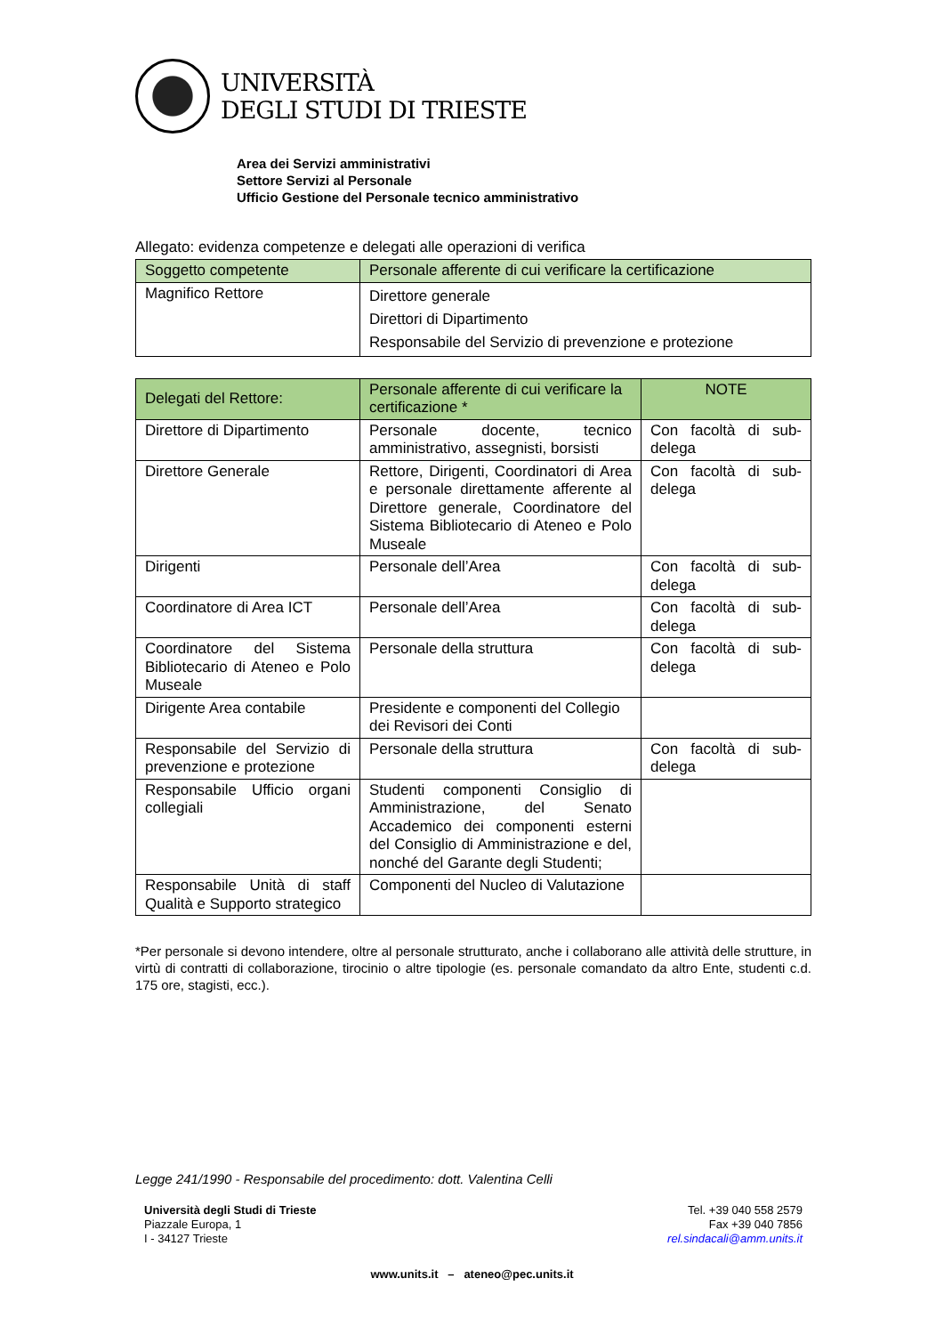UNIVERSITÀ
DEGLI STUDI DI TRIESTE
Area dei Servizi amministrativi
Settore Servizi al Personale
Ufficio Gestione del Personale tecnico amministrativo
Allegato: evidenza competenze e delegati alle operazioni di verifica
| Soggetto competente | Personale afferente di cui verificare la certificazione |
| --- | --- |
| Magnifico Rettore | Direttore generale Direttori di Dipartimento Responsabile del Servizio di prevenzione e protezione |
| Delegati del Rettore: | Personale afferente di cui verificare la certificazione * | NOTE |
| --- | --- | --- |
| Direttore di Dipartimento | Personale docente, tecnico amministrativo, assegnisti, borsisti | Con facoltà di sub-delega |
| Direttore Generale | Rettore, Dirigenti, Coordinatori di Area e personale direttamente afferente al Direttore generale, Coordinatore del Sistema Bibliotecario di Ateneo e Polo Museale | Con facoltà di sub-delega |
| Dirigenti | Personale dell’Area | Con facoltà di sub-delega |
| Coordinatore di Area ICT | Personale dell’Area | Con facoltà di sub-delega |
| Coordinatore del Sistema Bibliotecario di Ateneo e Polo Museale | Personale della struttura | Con facoltà di sub-delega |
| Dirigente Area contabile | Presidente e componenti del Collegio dei Revisori dei Conti | |
| Responsabile del Servizio di prevenzione e protezione | Personale della struttura | Con facoltà di sub-delega |
| Responsabile Ufficio organi collegiali | Studenti componenti Consiglio di Amministrazione, del Senato Accademico dei componenti esterni del Consiglio di Amministrazione e del, nonché del Garante degli Studenti; | |
| Responsabile Unità di staff Qualità e Supporto strategico | Componenti del Nucleo di Valutazione | |
*Per personale si devono intendere, oltre al personale strutturato, anche i collaborano alle attività delle strutture, in virtù di contratti di collaborazione, tirocinio o altre tipologie (es. personale comandato da altro Ente, studenti c.d. 175 ore, stagisti, ecc.).
Legge 241/1990 - Responsabile del procedimento: dott. Valentina Celli
Università degli Studi di Trieste
Piazzale Europa, 1
I - 34127 Trieste
Tel. +39 040 558 2579
Fax +39 040 7856
rel.sindacali@amm.units.it
www.units.it – ateneo@pec.units.it